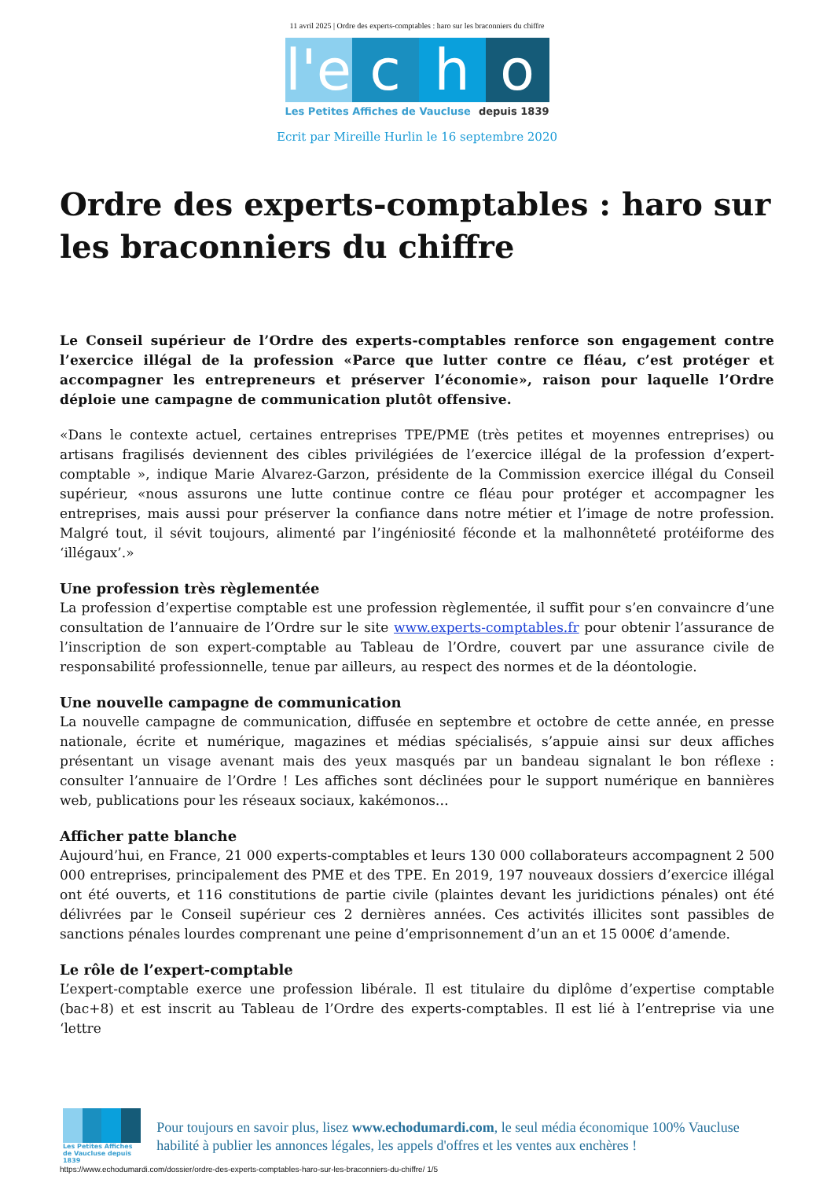11 avril 2025 | Ordre des experts-comptables : haro sur les braconniers du chiffre
l'e
c
h
o
Les Petites Affiches de Vaucluse depuis 1839
Ecrit par Mireille Hurlin le 16 septembre 2020
Ordre des experts-comptables : haro sur les braconniers du chiffre
Le Conseil supérieur de l’Ordre des experts-comptables renforce son engagement contre l’exercice illégal de la profession «Parce que lutter contre ce fléau, c’est protéger et accompagner les entrepreneurs et préserver l’économie», raison pour laquelle l’Ordre déploie une campagne de communication plutôt offensive.
«Dans le contexte actuel, certaines entreprises TPE/PME (très petites et moyennes entreprises) ou artisans fragilisés deviennent des cibles privilégiées de l’exercice illégal de la profession d’expert-comptable », indique Marie Alvarez-Garzon, présidente de la Commission exercice illégal du Conseil supérieur, «nous assurons une lutte continue contre ce fléau pour protéger et accompagner les entreprises, mais aussi pour préserver la confiance dans notre métier et l’image de notre profession. Malgré tout, il sévit toujours, alimenté par l’ingéniosité féconde et la malhonnêteté protéiforme des ‘illégaux’.»
Une profession très règlementée
La profession d’expertise comptable est une profession règlementée, il suffit pour s’en convaincre d’une consultation de l’annuaire de l’Ordre sur le site www.experts-comptables.fr pour obtenir l’assurance de l’inscription de son expert-comptable au Tableau de l’Ordre, couvert par une assurance civile de responsabilité professionnelle, tenue par ailleurs, au respect des normes et de la déontologie.
Une nouvelle campagne de communication
La nouvelle campagne de communication, diffusée en septembre et octobre de cette année, en presse nationale, écrite et numérique, magazines et médias spécialisés, s’appuie ainsi sur deux affiches présentant un visage avenant mais des yeux masqués par un bandeau signalant le bon réflexe : consulter l’annuaire de l’Ordre ! Les affiches sont déclinées pour le support numérique en bannières web, publications pour les réseaux sociaux, kakémonos…
Afficher patte blanche
Aujourd’hui, en France, 21 000 experts-comptables et leurs 130 000 collaborateurs accompagnent 2 500 000 entreprises, principalement des PME et des TPE. En 2019, 197 nouveaux dossiers d’exercice illégal ont été ouverts, et 116 constitutions de partie civile (plaintes devant les juridictions pénales) ont été délivrées par le Conseil supérieur ces 2 dernières années. Ces activités illicites sont passibles de sanctions pénales lourdes comprenant une peine d’emprisonnement d’un an et 15 000€ d’amende.
Le rôle de l’expert-comptable
L’expert-comptable exerce une profession libérale. Il est titulaire du diplôme d’expertise comptable (bac+8) et est inscrit au Tableau de l’Ordre des experts-comptables. Il est lié à l’entreprise via une ‘lettre
Les Petites Affiches de Vaucluse depuis 1839
Pour toujours en savoir plus, lisez www.echodumardi.com, le seul média économique 100% Vaucluse habilité à publier les annonces légales, les appels d'offres et les ventes aux enchères !
https://www.echodumardi.com/dossier/ordre-des-experts-comptables-haro-sur-les-braconniers-du-chiffre/ 1/5